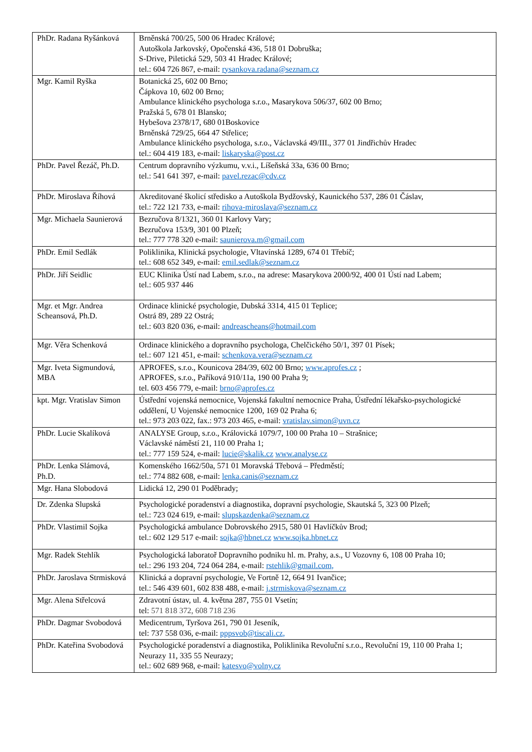| PhDr. Radana Ryšánková | Brněnská 700/25, 500 06 Hradec Králové; Autoškola Jarkovský, Opočenská 436, 518 01 Dobruška; S-Drive, Piletická 529, 503 41 Hradec Králové; tel.: 604 726 867, e-mail: rysankova.radana@seznam.cz |
| Mgr. Kamil Ryška | Botanická 25, 602 00 Brno; Čápkova 10, 602 00 Brno; Ambulance klinického psychologa s.r.o., Masarykova 506/37, 602 00 Brno; Pražská 5, 678 01 Blansko; Hybešova 2378/17, 680 01Boskovice Brněnská 729/25, 664 47 Střelice; Ambulance klinického psychologa, s.r.o., Václavská 49/III., 377 01 Jindřichův Hradec tel.: 604 419 183, e-mail: liskaryska@post.cz |
| PhDr. Pavel Řezáč, Ph.D. | Centrum dopravního výzkumu, v.v.i., Líšeňská 33a, 636 00 Brno; tel.: 541 641 397, e-mail: pavel.rezac@cdv.cz |
| PhDr. Miroslava Říhová | Akreditované školicí středisko a Autoškola Bydžovský, Kaunického 537, 286 01 Čáslav, tel.: 722 121 733, e-mail: rihova-miroslava@seznam.cz |
| Mgr. Michaela Saunierová | Bezručova 8/1321, 360 01 Karlovy Vary; Bezručova 153/9, 301 00 Plzeň; tel.: 777 778 320 e-mail: saunierova.m@gmail.com |
| PhDr. Emil Sedlák | Poliklinika, Klinická psychologie, Vltavínská 1289, 674 01 Třebíč; tel.: 608 652 349, e-mail: emil.sedlak@seznam.cz |
| PhDr. Jiří Seidlic | EUC Klinika Ústí nad Labem, s.r.o., na adrese: Masarykova 2000/92, 400 01 Ústí nad Labem; tel.: 605 937 446 |
| Mgr. et Mgr. Andrea Scheansová, Ph.D. | Ordinace klinické psychologie, Dubská 3314, 415 01 Teplice; Ostrá 89, 289 22 Ostrá; tel.: 603 820 036, e-mail: andreascheans@hotmail.com |
| Mgr. Věra Schenková | Ordinace klinického a dopravního psychologa, Chelčického 50/1, 397 01 Písek; tel.: 607 121 451, e-mail: schenkova.vera@seznam.cz |
| Mgr. Iveta Sigmundová, MBA | APROFES, s.r.o., Kounicova 284/39, 602 00 Brno; www.aprofes.cz ; APROFES, s.r.o., Paříková 910/11a, 190 00 Praha 9; tel. 603 456 779, e-mail: brno@aprofes.cz |
| kpt. Mgr. Vratislav Simon | Ústřední vojenská nemocnice, Vojenská fakultní nemocnice Praha, Ústřední lékařsko-psychologické oddělení, U Vojenské nemocnice 1200, 169 02 Praha 6; tel.: 973 203 022, fax.: 973 203 465, e-mail: vratislav.simon@uvn.cz |
| PhDr. Lucie Skalíková | ANALYSE Group, s.r.o., Královická 1079/7, 100 00 Praha 10 – Strašnice; Václavské náměstí 21, 110 00 Praha 1; tel.: 777 159 524, e-mail: lucie@skalik.cz www.analyse.cz |
| PhDr. Lenka Slámová, Ph.D. | Komenského 1662/50a, 571 01 Moravská Třebová – Předměstí; tel.: 774 882 608, e-mail: lenka.canis@seznam.cz |
| Mgr. Hana Slobodová | Lidická 12, 290 01 Poděbrady; |
| Dr. Zdenka Slupská | Psychologické poradenství a diagnostika, dopravní psychologie, Skautská 5, 323 00 Plzeň; tel.: 723 024 619, e-mail: slupskazdenka@seznam.cz |
| PhDr. Vlastimil Sojka | Psychologická ambulance Dobrovského 2915, 580 01 Havlíčkův Brod; tel.: 602 129 517 e-mail: sojka@hbnet.cz www.sojka.hbnet.cz |
| Mgr. Radek Stehlík | Psychologická laboratoř Dopravního podniku hl. m. Prahy, a.s., U Vozovny 6, 108 00 Praha 10; tel.: 296 193 204, 724 064 284, e-mail: rstehlik@gmail.com, |
| PhDr. Jaroslava Strmisková | Klinická a dopravní psychologie, Ve Fortně 12, 664 91 Ivančice; tel.: 546 439 601, 602 838 488, e-mail: j.strmiskova@seznam.cz |
| Mgr. Alena Střelcová | Zdravotní ústav, ul. 4. května 287, 755 01 Vsetín; tel: 571 818 372, 608 718 236 |
| PhDr. Dagmar Svobodová | Medicentrum, Tyršova 261, 790 01 Jeseník, tel: 737 558 036, e-mail: pppsvob@tiscali.cz, |
| PhDr. Kateřina Svobodová | Psychologické poradenství a diagnostika, Poliklinika Revoluční s.r.o., Revoluční 19, 110 00 Praha 1; Neurazy 11, 335 55 Neurazy; tel.: 602 689 968, e-mail: katesvo@volny.cz |